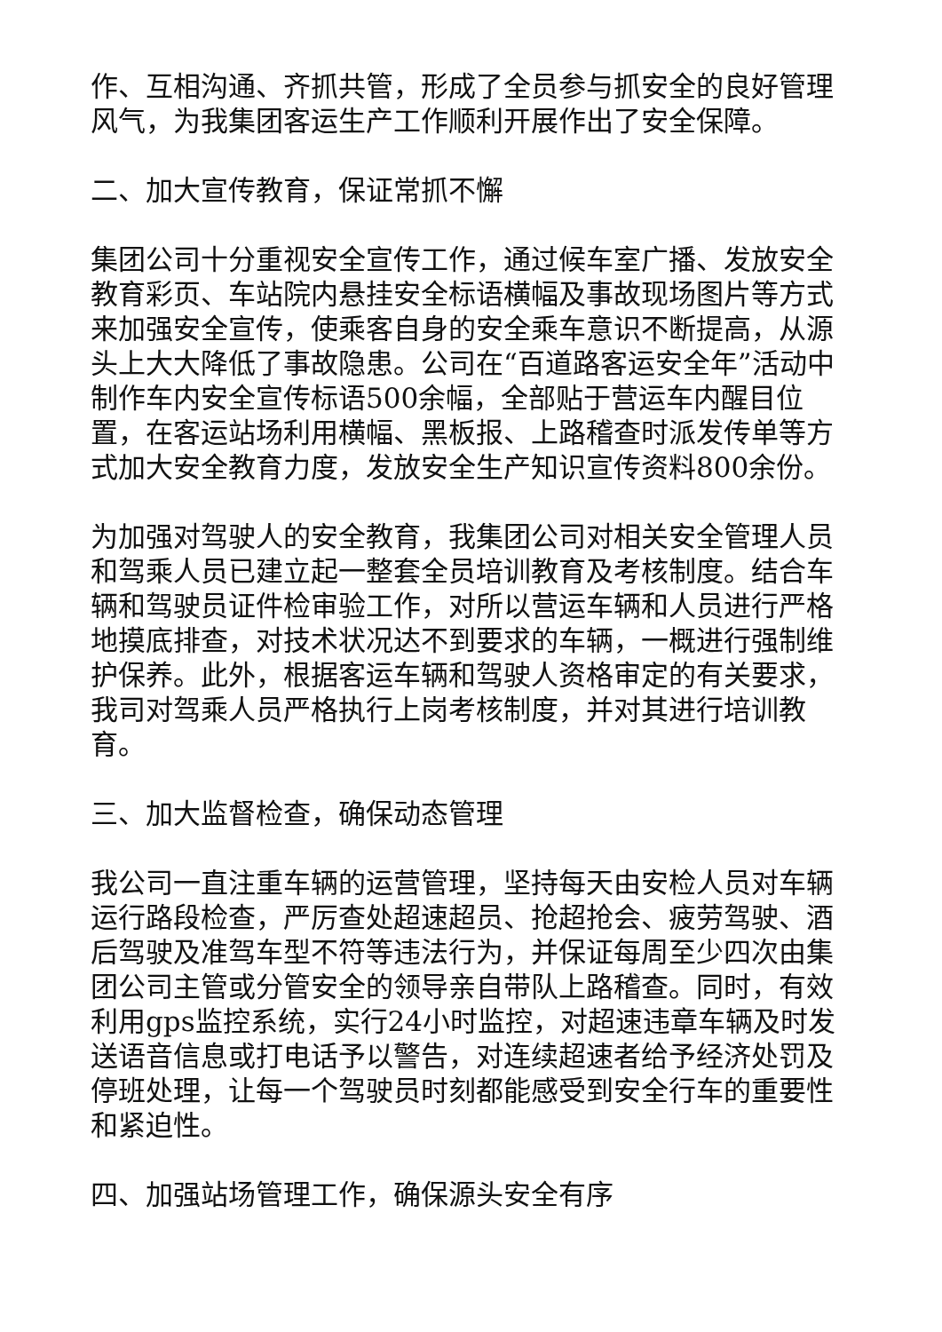作、互相沟通、齐抓共管，形成了全员参与抓安全的良好管理风气，为我集团客运生产工作顺利开展作出了安全保障。
二、加大宣传教育，保证常抓不懈
集团公司十分重视安全宣传工作，通过候车室广播、发放安全教育彩页、车站院内悬挂安全标语横幅及事故现场图片等方式来加强安全宣传，使乘客自身的安全乘车意识不断提高，从源头上大大降低了事故隐患。公司在“百道路客运安全年”活动中制作车内安全宣传标语500余幅，全部贴于营运车内醒目位置，在客运站场利用横幅、黑板报、上路稽查时派发传单等方式加大安全教育力度，发放安全生产知识宣传资料800余份。
为加强对驾驶人的安全教育，我集团公司对相关安全管理人员和驾乘人员已建立起一整套全员培训教育及考核制度。结合车辆和驾驶员证件检审验工作，对所以营运车辆和人员进行严格地摸底排查，对技术状况达不到要求的车辆，一概进行强制维护保养。此外，根据客运车辆和驾驶人资格审定的有关要求，我司对驾乘人员严格执行上岗考核制度，并对其进行培训教育。
三、加大监督检查，确保动态管理
我公司一直注重车辆的运营管理，坚持每天由安检人员对车辆运行路段检查，严厉查处超速超员、抢超抢会、疲劳驾驶、酒后驾驶及准驾车型不符等违法行为，并保证每周至少四次由集团公司主管或分管安全的领导亲自带队上路稽查。同时，有效利用gps监控系统，实行24小时监控，对超速违章车辆及时发送语音信息或打电话予以警告，对连续超速者给予经济处罚及停班处理，让每一个驾驶员时刻都能感受到安全行车的重要性和紧迫性。
四、加强站场管理工作，确保源头安全有序